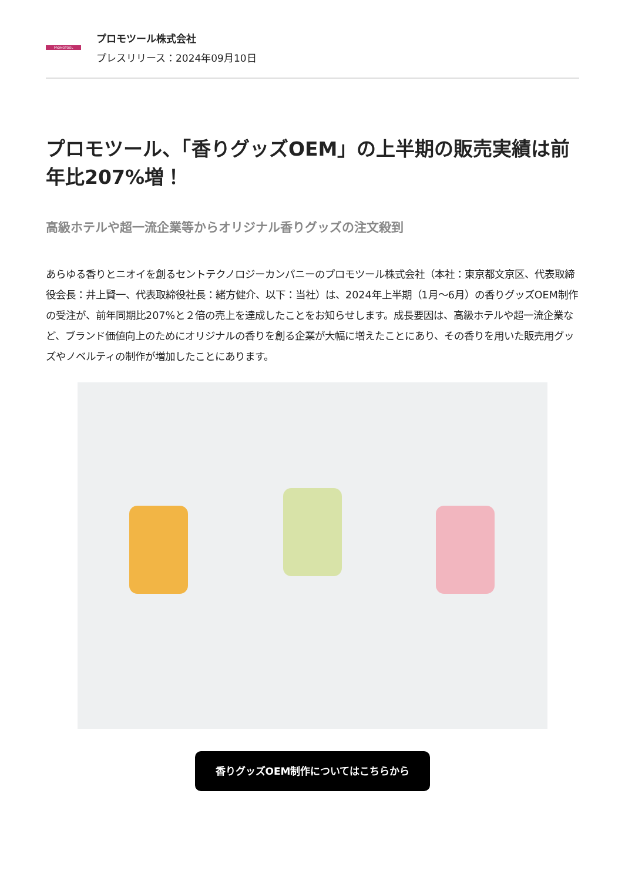PROMOTOOL
プロモツール株式会社
プレスリリース：2024年09月10日
プロモツール、「香りグッズOEM」の上半期の販売実績は前年比207%増！
高級ホテルや超一流企業等からオリジナル香りグッズの注文殺到
あらゆる香りとニオイを創るセントテクノロジーカンパニーのプロモツール株式会社（本社：東京都文京区、代表取締役会長：井上賢一、代表取締役社長：緒方健介、以下：当社）は、2024年上半期（1月〜6月）の香りグッズOEM制作の受注が、前年同期比207%と２倍の売上を達成したことをお知らせします。成長要因は、高級ホテルや超一流企業など、ブランド価値向上のためにオリジナルの香りを創る企業が大幅に増えたことにあり、その香りを用いた販売用グッズやノベルティの制作が増加したことにあります。
香りグッズOEM制作についてはこちらから